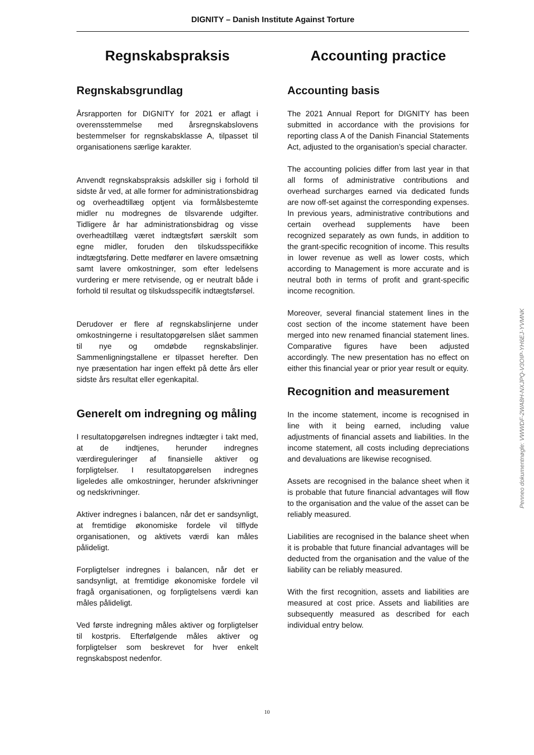DIGNITY – Danish Institute Against Torture
Regnskabspraksis
Regnskabsgrundlag
Årsrapporten for DIGNITY for 2021 er aflagt i overensstemmelse med årsregnskabslovens bestemmelser for regnskabsklasse A, tilpasset til organisationens særlige karakter.
Anvendt regnskabspraksis adskiller sig i forhold til sidste år ved, at alle former for administrationsbidrag og overheadtillæg optjent via formålsbestemte midler nu modregnes de tilsvarende udgifter. Tidligere år har administrationsbidrag og visse overheadtillæg været indtægtsført særskilt som egne midler, foruden den tilskudsspecifikke indtægtsføring. Dette medfører en lavere omsætning samt lavere omkostninger, som efter ledelsens vurdering er mere retvisende, og er neutralt både i forhold til resultat og tilskudsspecifik indtægtsførsel.
Derudover er flere af regnskabslinjerne under omkostningerne i resultatopgørelsen slået sammen til nye og omdøbde regnskabslinjer. Sammenligningstallene er tilpasset herefter. Den nye præsentation har ingen effekt på dette års eller sidste års resultat eller egenkapital.
Generelt om indregning og måling
I resultatopgørelsen indregnes indtægter i takt med, at de indtjenes, herunder indregnes værdireguleringer af finansielle aktiver og forpligtelser. I resultatopgørelsen indregnes ligeledes alle omkostninger, herunder afskrivninger og nedskrivninger.
Aktiver indregnes i balancen, når det er sandsynligt, at fremtidige økonomiske fordele vil tilflyde organisationen, og aktivets værdi kan måles pålideligt.
Forpligtelser indregnes i balancen, når det er sandsynligt, at fremtidige økonomiske fordele vil fragå organisationen, og forpligtelsens værdi kan måles pålideligt.
Ved første indregning måles aktiver og forpligtelser til kostpris. Efterfølgende måles aktiver og forpligtelser som beskrevet for hver enkelt regnskabspost nedenfor.
Accounting practice
Accounting basis
The 2021 Annual Report for DIGNITY has been submitted in accordance with the provisions for reporting class A of the Danish Financial Statements Act, adjusted to the organisation’s special character.
The accounting policies differ from last year in that all forms of administrative contributions and overhead surcharges earned via dedicated funds are now off-set against the corresponding expenses. In previous years, administrative contributions and certain overhead supplements have been recognized separately as own funds, in addition to the grant-specific recognition of income. This results in lower revenue as well as lower costs, which according to Management is more accurate and is neutral both in terms of profit and grant-specific income recognition.
Moreover, several financial statement lines in the cost section of the income statement have been merged into new renamed financial statement lines. Comparative figures have been adjusted accordingly. The new presentation has no effect on either this financial year or prior year result or equity.
Recognition and measurement
In the income statement, income is recognised in line with it being earned, including value adjustments of financial assets and liabilities. In the income statement, all costs including depreciations and devaluations are likewise recognised.
Assets are recognised in the balance sheet when it is probable that future financial advantages will flow to the organisation and the value of the asset can be reliably measured.
Liabilities are recognised in the balance sheet when it is probable that future financial advantages will be deducted from the organisation and the value of the liability can be reliably measured.
With the first recognition, assets and liabilities are measured at cost price. Assets and liabilities are subsequently measured as described for each individual entry below.
10
Penneo dokumentnøgle: VWWDF-2WA8H-NXJPQ-V3OIP-YH6EJ-YVMNK